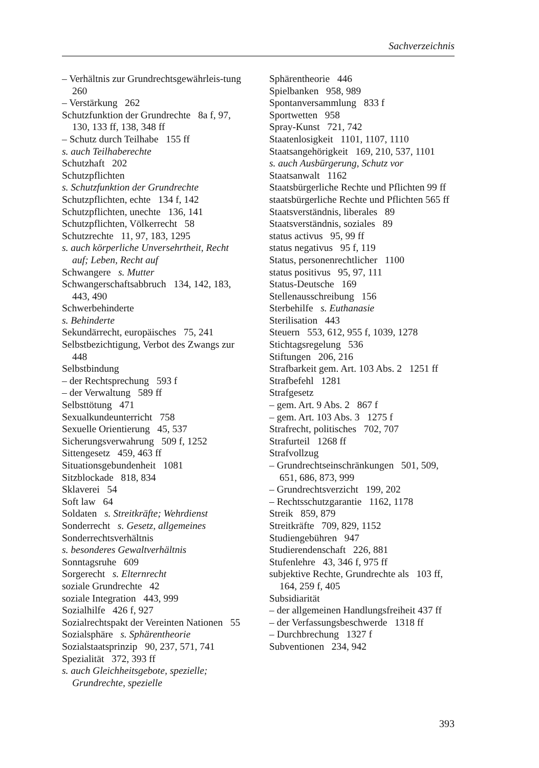Sachverzeichnis
– Verhältnis zur Grundrechtsgewährleis-tung 260
– Verstärkung 262
Schutzfunktion der Grundrechte 8a f, 97, 130, 133 ff, 138, 348 ff
– Schutz durch Teilhabe 155 ff
s. auch Teilhaberechte
Schutzhaft 202
Schutzpflichten
s. Schutzfunktion der Grundrechte
Schutzpflichten, echte 134 f, 142
Schutzpflichten, unechte 136, 141
Schutzpflichten, Völkerrecht 58
Schutzrechte 11, 97, 183, 1295
s. auch körperliche Unversehrtheit, Recht auf; Leben, Recht auf
Schwangere s. Mutter
Schwangerschaftsabbruch 134, 142, 183, 443, 490
Schwerbehinderte
s. Behinderte
Sekundärrecht, europäisches 75, 241
Selbstbezichtigung, Verbot des Zwangs zur 448
Selbstbindung
– der Rechtsprechung 593 f
– der Verwaltung 589 ff
Selbsttötung 471
Sexualkundeunterricht 758
Sexuelle Orientierung 45, 537
Sicherungsverwahrung 509 f, 1252
Sittengesetz 459, 463 ff
Situationsgebundenheit 1081
Sitzblockade 818, 834
Sklaverei 54
Soft law 64
Soldaten s. Streitkräfte; Wehrdienst
Sonderrecht s. Gesetz, allgemeines
Sonderrechtsverhältnis
s. besonderes Gewaltverhältnis
Sonntagsruhe 609
Sorgerecht s. Elternrecht
soziale Grundrechte 42
soziale Integration 443, 999
Sozialhilfe 426 f, 927
Sozialrechtspakt der Vereinten Nationen 55
Sozialsphäre s. Sphärentheorie
Sozialstaatsprinzip 90, 237, 571, 741
Spezialität 372, 393 ff
s. auch Gleichheitsgebote, spezielle; Grundrechte, spezielle
Sphärentheorie 446
Spielbanken 958, 989
Spontanversammlung 833 f
Sportwetten 958
Spray-Kunst 721, 742
Staatenlosigkeit 1101, 1107, 1110
Staatsangehörigkeit 169, 210, 537, 1101
s. auch Ausbürgerung, Schutz vor
Staatsanwalt 1162
Staatsbürgerliche Rechte und Pflichten 99 ff
staatsbürgerliche Rechte und Pflichten 565 ff
Staatsverständnis, liberales 89
Staatsverständnis, soziales 89
status activus 95, 99 ff
status negativus 95 f, 119
Status, personenrechtlicher 1100
status positivus 95, 97, 111
Status-Deutsche 169
Stellenausschreibung 156
Sterbehilfe s. Euthanasie
Sterilisation 443
Steuern 553, 612, 955 f, 1039, 1278
Stichtagsregelung 536
Stiftungen 206, 216
Strafbarkeit gem. Art. 103 Abs. 2 1251 ff
Strafbefehl 1281
Strafgesetz
– gem. Art. 9 Abs. 2 867 f
– gem. Art. 103 Abs. 3 1275 f
Strafrecht, politisches 702, 707
Strafurteil 1268 ff
Strafvollzug
– Grundrechtseinschränkungen 501, 509, 651, 686, 873, 999
– Grundrechtsverzicht 199, 202
– Rechtsschutzgarantie 1162, 1178
Streik 859, 879
Streitkräfte 709, 829, 1152
Studiengebühren 947
Studierendenschaft 226, 881
Stufenlehre 43, 346 f, 975 ff
subjektive Rechte, Grundrechte als 103 ff, 164, 259 f, 405
Subsidiarität
– der allgemeinen Handlungsfreiheit 437 ff
– der Verfassungsbeschwerde 1318 ff
– Durchbrechung 1327 f
Subventionen 234, 942
393